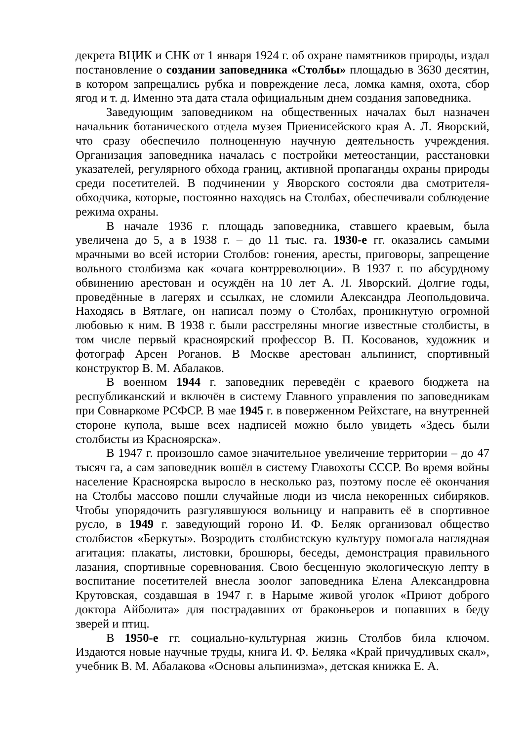декрета ВЦИК и СНК от 1 января 1924 г. об охране памятников природы, издал постановление о создании заповедника «Столбы» площадью в 3630 десятин, в котором запрещались рубка и повреждение леса, ломка камня, охота, сбор ягод и т. д. Именно эта дата стала официальным днем создания заповедника.
Заведующим заповедником на общественных началах был назначен начальник ботанического отдела музея Приенисейского края А. Л. Яворский, что сразу обеспечило полноценную научную деятельность учреждения. Организация заповедника началась с постройки метеостанции, расстановки указателей, регулярного обхода границ, активной пропаганды охраны природы среди посетителей. В подчинении у Яворского состояли два смотрителя-обходчика, которые, постоянно находясь на Столбах, обеспечивали соблюдение режима охраны.
В начале 1936 г. площадь заповедника, ставшего краевым, была увеличена до 5, а в 1938 г. – до 11 тыс. га. 1930-е гг. оказались самыми мрачными во всей истории Столбов: гонения, аресты, приговоры, запрещение вольного столбизма как «очага контрреволюции». В 1937 г. по абсурдному обвинению арестован и осуждён на 10 лет А. Л. Яворский. Долгие годы, проведённые в лагерях и ссылках, не сломили Александра Леопольдовича. Находясь в Вятлаге, он написал поэму о Столбах, проникнутую огромной любовью к ним. В 1938 г. были расстреляны многие известные столбисты, в том числе первый красноярский профессор В. П. Косованов, художник и фотограф Арсен Роганов. В Москве арестован альпинист, спортивный конструктор В. М. Абалаков.
В военном 1944 г. заповедник переведён с краевого бюджета на республиканский и включён в систему Главного управления по заповедникам при Совнаркоме РСФСР. В мае 1945 г. в поверженном Рейхстаге, на внутренней стороне купола, выше всех надписей можно было увидеть «Здесь были столбисты из Красноярска».
В 1947 г. произошло самое значительное увеличение территории – до 47 тысяч га, а сам заповедник вошёл в систему Главохоты СССР. Во время войны население Красноярска выросло в несколько раз, поэтому после её окончания на Столбы массово пошли случайные люди из числа некоренных сибиряков. Чтобы упорядочить разгулявшуюся вольницу и направить её в спортивное русло, в 1949 г. заведующий гороно И. Ф. Беляк организовал общество столбистов «Беркуты». Возродить столбистскую культуру помогала наглядная агитация: плакаты, листовки, брошюры, беседы, демонстрация правильного лазания, спортивные соревнования. Свою бесценную экологическую лепту в воспитание посетителей внесла зоолог заповедника Елена Александровна Крутовская, создавшая в 1947 г. в Нарыме живой уголок «Приют доброго доктора Айболита» для пострадавших от браконьеров и попавших в беду зверей и птиц.
В 1950-е гг. социально-культурная жизнь Столбов била ключом. Издаются новые научные труды, книга И. Ф. Беляка «Край причудливых скал», учебник В. М. Абалакова «Основы альпинизма», детская книжка Е. А.